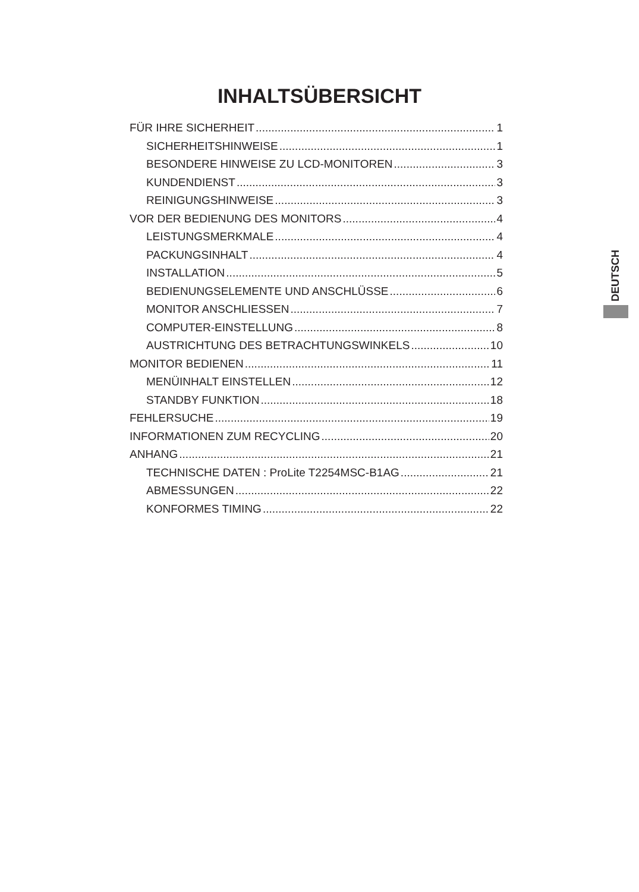INHALTSÜBERSICHT
FÜR IHRE SICHERHEIT 1
SICHERHEITSHINWEISE 1
BESONDERE HINWEISE ZU LCD-MONITOREN 3
KUNDENDIENST 3
REINIGUNGSHINWEISE 3
VOR DER BEDIENUNG DES MONITORS 4
LEISTUNGSMERKMALE 4
PACKUNGSINHALT 4
INSTALLATION 5
BEDIENUNGSELEMENTE UND ANSCHLÜSSE 6
MONITOR ANSCHLIESSEN 7
COMPUTER-EINSTELLUNG 8
AUSTRICHTUNG DES BETRACHTUNGSWINKELS 10
MONITOR BEDIENEN 11
MENÜINHALT EINSTELLEN 12
STANDBY FUNKTION 18
FEHLERSUCHE 19
INFORMATIONEN ZUM RECYCLING 20
ANHANG 21
TECHNISCHE DATEN : ProLite T2254MSC-B1AG 21
ABMESSUNGEN 22
KONFORMES TIMING 22
DEUTSCH